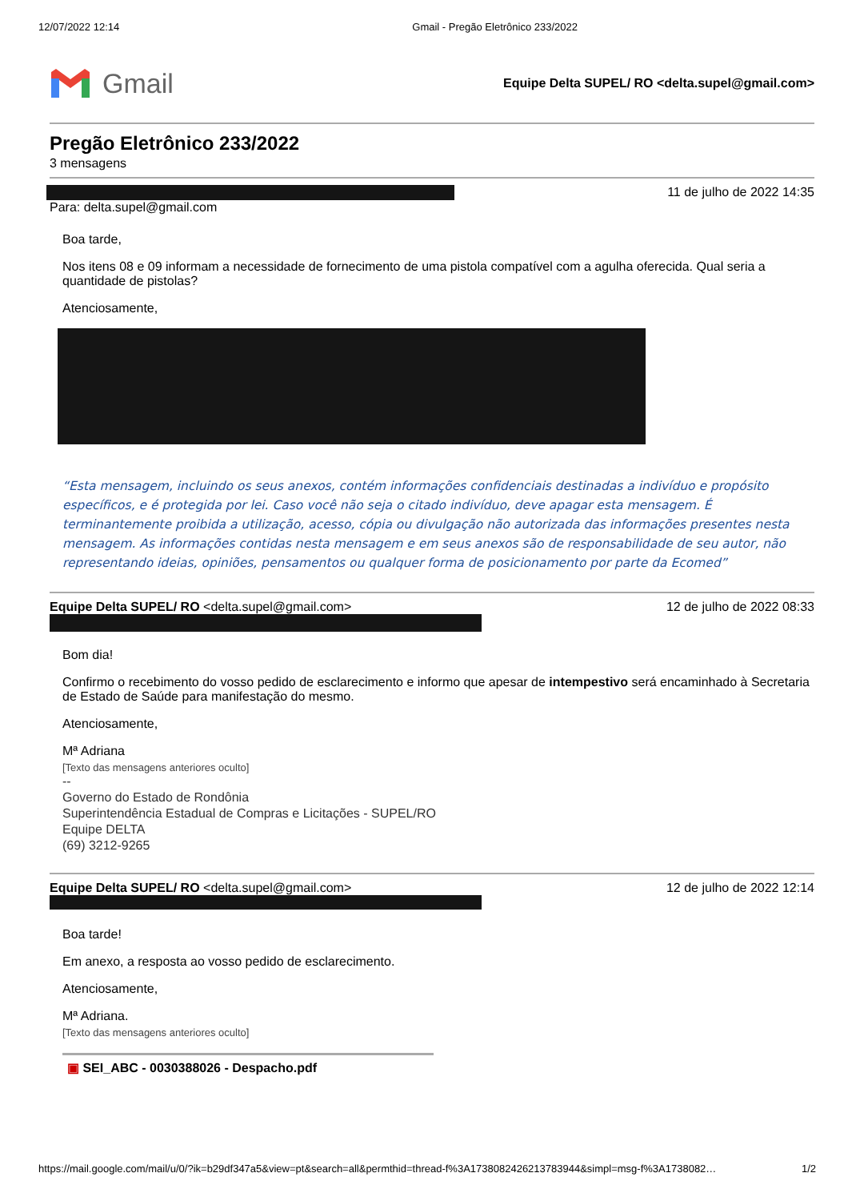12/07/2022 12:14 Gmail - Pregão Eletrônico 233/2022
Gmail
Equipe Delta SUPEL/ RO <delta.supel@gmail.com>
Pregão Eletrônico 233/2022
3 mensagens
11 de julho de 2022 14:35
Para: delta.supel@gmail.com
Boa tarde,
Nos itens 08 e 09 informam a necessidade de fornecimento de uma pistola compatível com a agulha oferecida. Qual seria a quantidade de pistolas?
Atenciosamente,
“Esta mensagem, incluindo os seus anexos, contém informações confidenciais destinadas a indivíduo e propósito específicos, e é protegida por lei. Caso você não seja o citado indivíduo, deve apagar esta mensagem. É terminantemente proibida a utilização, acesso, cópia ou divulgação não autorizada das informações presentes nesta mensagem. As informações contidas nesta mensagem e em seus anexos são de responsabilidade de seu autor, não representando ideias, opiniões, pensamentos ou qualquer forma de posicionamento por parte da Ecomed”
Equipe Delta SUPEL/ RO <delta.supel@gmail.com> 12 de julho de 2022 08:33
Bom dia!
Confirmo o recebimento do vosso pedido de esclarecimento e informo que apesar de intempestivo será encaminhado à Secretaria de Estado de Saúde para manifestação do mesmo.
Atenciosamente,
Mª Adriana
[Texto das mensagens anteriores oculto]
--
Governo do Estado de Rondônia
Superintendência Estadual de Compras e Licitações - SUPEL/RO
Equipe DELTA
(69) 3212-9265
Equipe Delta SUPEL/ RO <delta.supel@gmail.com> 12 de julho de 2022 12:14
Boa tarde!
Em anexo, a resposta ao vosso pedido de esclarecimento.
Atenciosamente,
Mª Adriana.
[Texto das mensagens anteriores oculto]
▣ SEI_ABC - 0030388026 - Despacho.pdf
https://mail.google.com/mail/u/0/?ik=b29df347a5&view=pt&search=all&permthid=thread-f%3A1738082426213783944&simpl=msg-f%3A1738082… 1/2